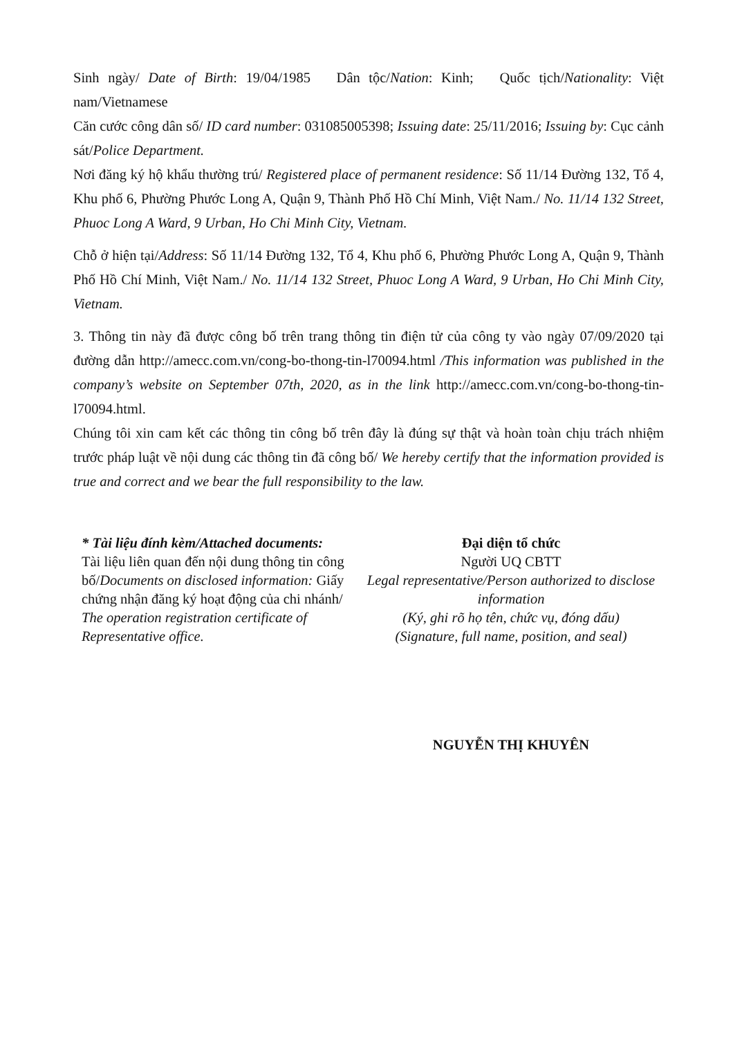Sinh ngày/ Date of Birth: 19/04/1985 Dân tộc/Nation: Kinh; Quốc tịch/Nationality: Việt nam/Vietnamese
Căn cước công dân số/ ID card number: 031085005398; Issuing date: 25/11/2016; Issuing by: Cục cảnh sát/Police Department.
Nơi đăng ký hộ khẩu thường trú/ Registered place of permanent residence: Số 11/14 Đường 132, Tổ 4, Khu phố 6, Phường Phước Long A, Quận 9, Thành Phố Hồ Chí Minh, Việt Nam./ No. 11/14 132 Street, Phuoc Long A Ward, 9 Urban, Ho Chi Minh City, Vietnam.
Chỗ ở hiện tại/Address: Số 11/14 Đường 132, Tổ 4, Khu phố 6, Phường Phước Long A, Quận 9, Thành Phố Hồ Chí Minh, Việt Nam./ No. 11/14 132 Street, Phuoc Long A Ward, 9 Urban, Ho Chi Minh City, Vietnam.
3. Thông tin này đã được công bố trên trang thông tin điện tử của công ty vào ngày 07/09/2020 tại đường dẫn http://amecc.com.vn/cong-bo-thong-tin-l70094.html /This information was published in the company’s website on September 07th, 2020, as in the link http://amecc.com.vn/cong-bo-thong-tin-l70094.html.
Chúng tôi xin cam kết các thông tin công bố trên đây là đúng sự thật và hoàn toàn chịu trách nhiệm trước pháp luật về nội dung các thông tin đã công bố/ We hereby certify that the information provided is true and correct and we bear the full responsibility to the law.
* Tài liệu đính kèm/Attached documents:
Tài liệu liên quan đến nội dung thông tin công bố/Documents on disclosed information: Giấy chứng nhận đăng ký hoạt động của chi nhánh/ The operation registration certificate of Representative office.
Đại diện tổ chức
Người UQ CBTT
Legal representative/Person authorized to disclose information
(Ký, ghi rõ họ tên, chức vụ, đóng dấu)
(Signature, full name, position, and seal)
NGUYỄN THỊ KHUYÊN